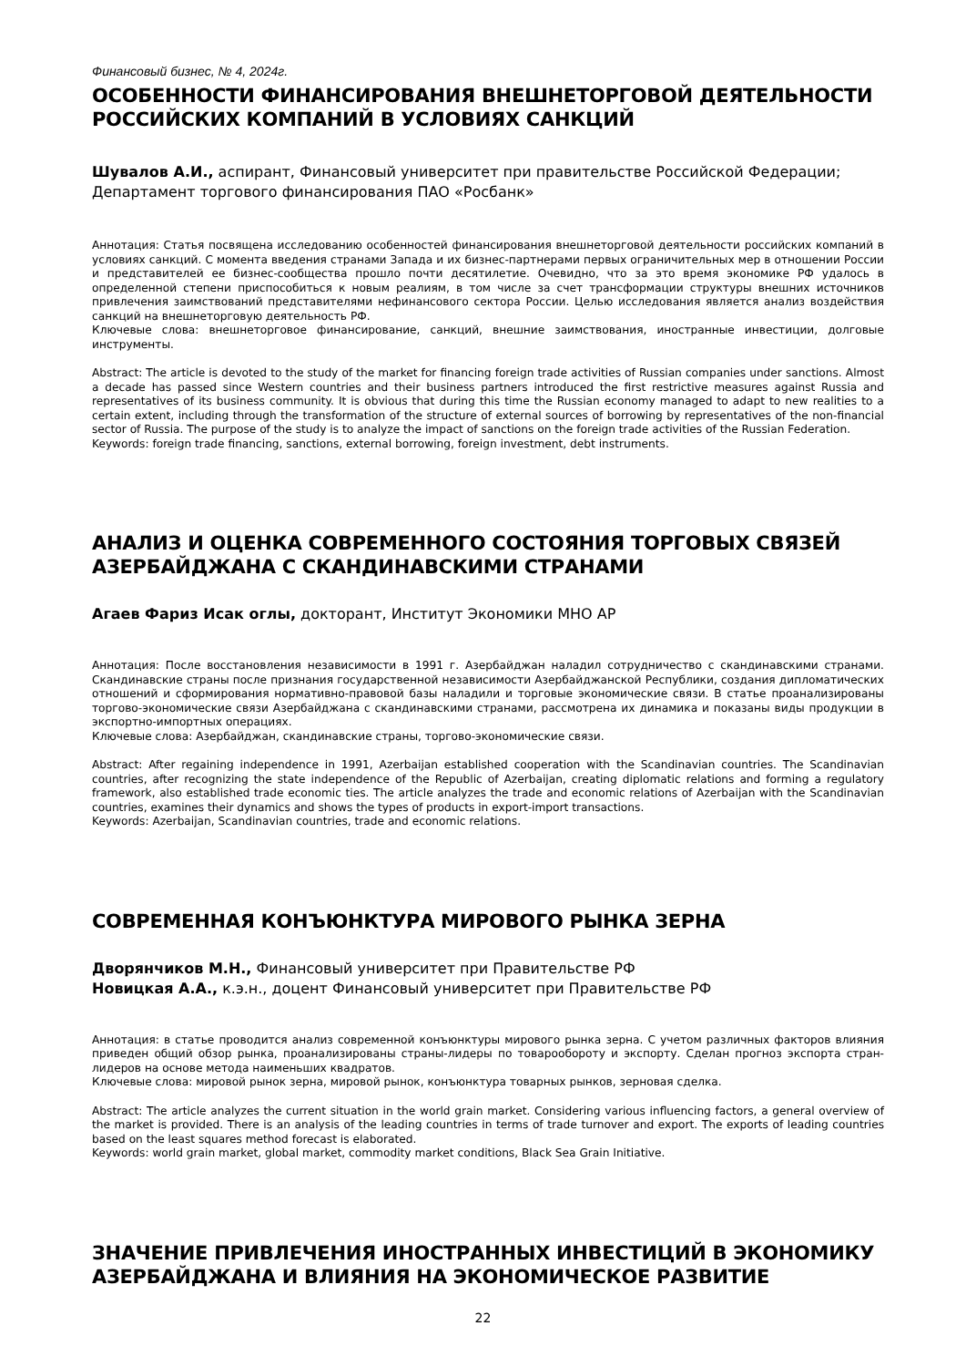Финансовый бизнес, № 4, 2024г.
ОСОБЕННОСТИ ФИНАНСИРОВАНИЯ ВНЕШНЕТОРГОВОЙ ДЕЯТЕЛЬНОСТИ РОССИЙСКИХ КОМПАНИЙ В УСЛОВИЯХ САНКЦИЙ
Шувалов А.И., аспирант, Финансовый университет при правительстве Российской Федерации; Департамент торгового финансирования ПАО «Росбанк»
Аннотация: Статья посвящена исследованию особенностей финансирования внешнеторговой деятельности российских компаний в условиях санкций. С момента введения странами Запада и их бизнес-партнерами первых ограничительных мер в отношении России и представителей ее бизнес-сообщества прошло почти десятилетие. Очевидно, что за это время экономике РФ удалось в определенной степени приспособиться к новым реалиям, в том числе за счет трансформации структуры внешних источников привлечения заимствований представителями нефинансового сектора России. Целью исследования является анализ воздействия санкций на внешнеторговую деятельность РФ.
Ключевые слова: внешнеторговое финансирование, санкций, внешние заимствования, иностранные инвестиции, долговые инструменты.
Abstract: The article is devoted to the study of the market for financing foreign trade activities of Russian companies under sanctions. Almost a decade has passed since Western countries and their business partners introduced the first restrictive measures against Russia and representatives of its business community. It is obvious that during this time the Russian economy managed to adapt to new realities to a certain extent, including through the transformation of the structure of external sources of borrowing by representatives of the non-financial sector of Russia. The purpose of the study is to analyze the impact of sanctions on the foreign trade activities of the Russian Federation.
Keywords: foreign trade financing, sanctions, external borrowing, foreign investment, debt instruments.
АНАЛИЗ И ОЦЕНКА СОВРЕМЕННОГО СОСТОЯНИЯ ТОРГОВЫХ СВЯЗЕЙ АЗЕРБАЙДЖАНА С СКАНДИНАВСКИМИ СТРАНАМИ
Агаев Фариз Исак оглы, докторант, Институт Экономики МНО АР
Аннотация: После восстановления независимости в 1991 г. Азербайджан наладил сотрудничество с скандинавскими странами. Скандинавские страны после признания государственной независимости Азербайджанской Республики, создания дипломатических отношений и сформирования нормативно-правовой базы наладили и торговые экономические связи. В статье проанализированы торгово-экономические связи Азербайджана с скандинавскими странами, рассмотрена их динамика и показаны виды продукции в экспортно-импортных операциях.
Ключевые слова: Азербайджан, скандинавские страны, торгово-экономические связи.
Abstract: After regaining independence in 1991, Azerbaijan established cooperation with the Scandinavian countries. The Scandinavian countries, after recognizing the state independence of the Republic of Azerbaijan, creating diplomatic relations and forming a regulatory framework, also established trade economic ties. The article analyzes the trade and economic relations of Azerbaijan with the Scandinavian countries, examines their dynamics and shows the types of products in export-import transactions.
Keywords: Azerbaijan, Scandinavian countries, trade and economic relations.
СОВРЕМЕННАЯ КОНЪЮНКТУРА МИРОВОГО РЫНКА ЗЕРНА
Дворянчиков М.Н., Финансовый университет при Правительстве РФ
Новицкая А.А., к.э.н., доцент Финансовый университет при Правительстве РФ
Аннотация: в статье проводится анализ современной конъюнктуры мирового рынка зерна. С учетом различных факторов влияния приведен общий обзор рынка, проанализированы страны-лидеры по товарообороту и экспорту. Сделан прогноз экспорта стран-лидеров на основе метода наименьших квадратов.
Ключевые слова: мировой рынок зерна, мировой рынок, конъюнктура товарных рынков, зерновая сделка.
Abstract: The article analyzes the current situation in the world grain market. Considering various influencing factors, a general overview of the market is provided. There is an analysis of the leading countries in terms of trade turnover and export. The exports of leading countries based on the least squares method forecast is elaborated.
Keywords: world grain market, global market, commodity market conditions, Black Sea Grain Initiative.
ЗНАЧЕНИЕ ПРИВЛЕЧЕНИЯ ИНОСТРАННЫХ ИНВЕСТИЦИЙ В ЭКОНОМИКУ АЗЕРБАЙДЖАНА И ВЛИЯНИЯ НА ЭКОНОМИЧЕСКОЕ РАЗВИТИЕ
22